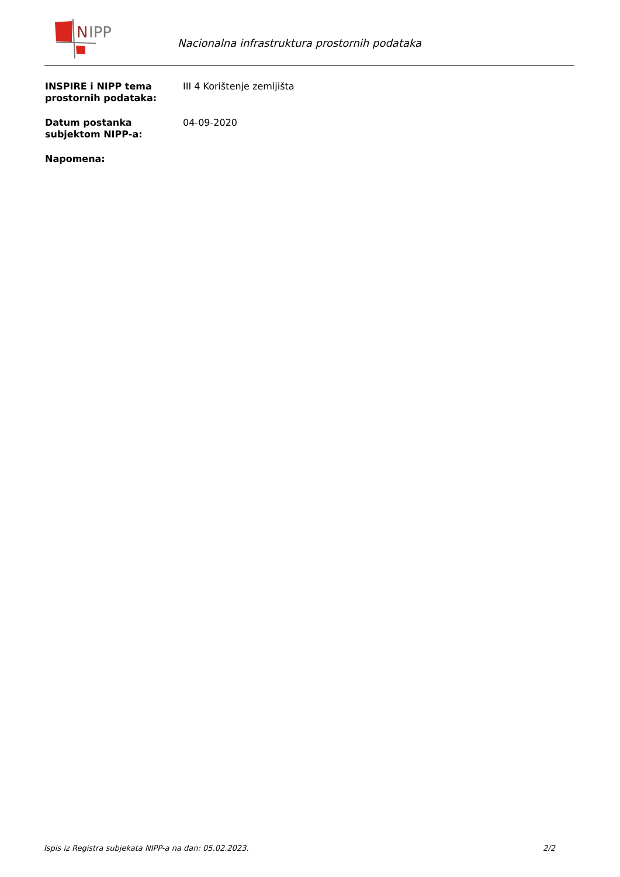N
IPP
Nacionalna infrastruktura prostornih podataka
INSPIRE i NIPP tema prostornih podataka:
III 4 Korištenje zemljišta
Datum postanka subjektom NIPP-a:
04-09-2020
Napomena:
Ispis iz Registra subjekata NIPP-a na dan: 05.02.2023. 2/2